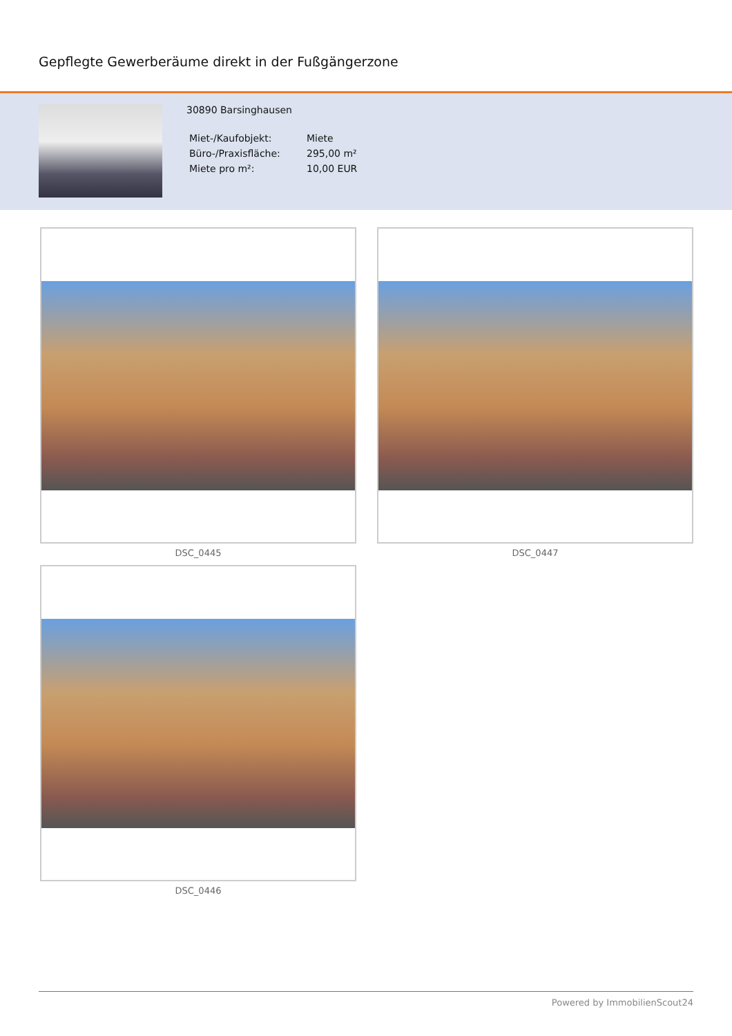Gepflegte Gewerberäume direkt in der Fußgängerzone
30890 Barsinghausen
| Miet-/Kaufobjekt: | Miete |
| Büro-/Praxisfläche: | 295,00 m² |
| Miete pro m²: | 10,00 EUR |
DSC_0445
DSC_0447
DSC_0446
Powered by ImmobilienScout24